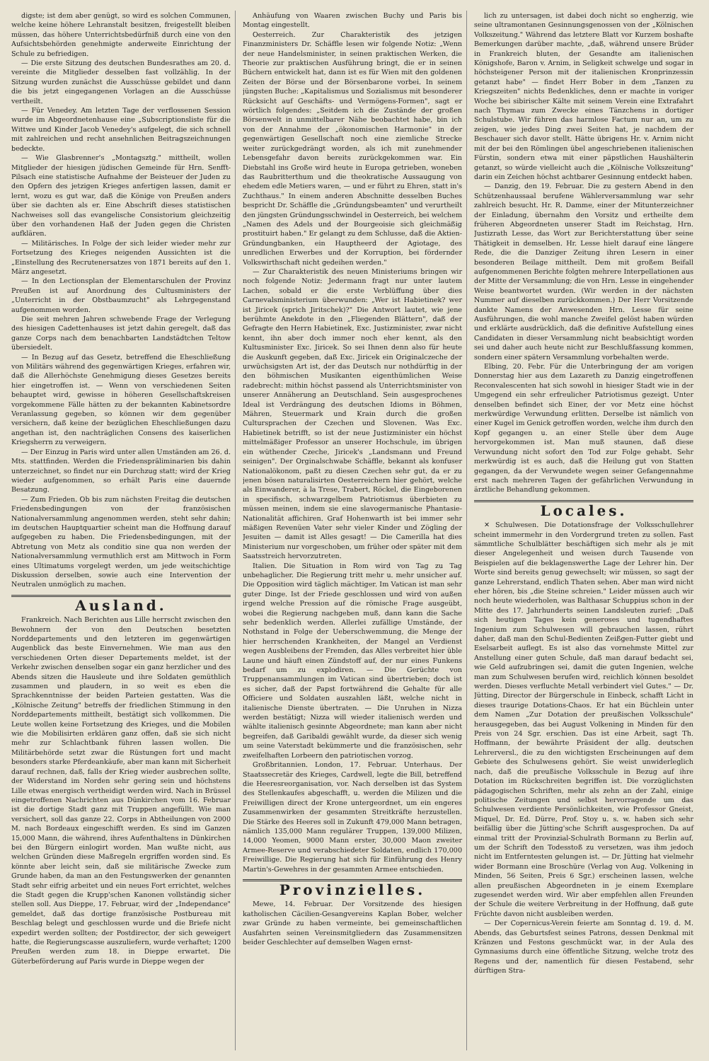digste; ist dem aber genügt, so wird es solchen Communen, welche keine höhere Lehranstalt besitzen, freigestellt bleiben müssen, das höhere Unterrichtsbedürfniß durch eine von den Aufsichtsbehörden genehmigte anderweite Einrichtung der Schule zu befriedigen.
— Die erste Sitzung des deutschen Bundesrathes am 20. d. vereinte die Mitglieder desselben fast vollzählig. In der Sitzung wurden zunächst die Ausschüsse gebildet und dann die bis jetzt eingegangenen Vorlagen an die Ausschüsse vertheilt.
— Für Venedey. Am letzten Tage der verflossenen Session wurde im Abgeordnetenhause eine „Subscriptionsliste für die Wittwe und Kinder Jacob Venedey's aufgelegt, die sich schnell mit zahlreichen und recht ansehnlichen Beitragszeichnungen bedeckte.
— Wie Glasbrenner's „Montagsztg." mittheilt, wollen Mitglieder der hiesigen jüdischen Gemeinde für Hrn. Senfft-Pilsach eine statistische Aufnahme der Beisteuer der Juden zu den Opfern des jetzigen Krieges anfertigen lassen, damit er lernt, wozu es gut war, daß die Könige von Preußen anders über sie dachten als er. Eine Abschrift dieses statistischen Nachweises soll das evangelische Consistorium gleichzeitig über den vorhandenen Haß der Juden gegen die Christen aufklären.
— Militärisches. In Folge der sich leider wieder mehr zur Fortsetzung des Krieges neigenden Aussichten ist die „Einstellung des Recrutenersatzes von 1871 bereits auf den 1. März angesetzt.
— In den Lectionsplan der Elementarschulen der Provinz Preußen ist auf Anordnung des Cultusministers der „Unterricht in der Obstbaumzucht" als Lehrgegenstand aufgenommen worden.
Die seit mehren Jahren schwebende Frage der Verlegung des hiesigen Cadettenhauses ist jetzt dahin geregelt, daß das ganze Corps nach dem benachbarten Landstädtchen Teltow übersiedelt.
— In Bezug auf das Gesetz, betreffend die Eheschließung von Militärs während des gegenwärtigen Krieges, erfahren wir, daß die Allerhöchste Genehmigung dieses Gesetzes bereits hier eingetroffen ist. — Wenn von verschiedenen Seiten behauptet wird, gewisse in höheren Gesellschaftskreisen vorgekommene Fälle hätten zu der bekannten Kabinetsordre Veranlassung gegeben, so können wir dem gegenüber versichern, daß keine der bezüglichen Eheschließungen dazu angethan ist, den nachträglichen Consens des kaiserlichen Kriegsherrn zu verweigern.
— Der Einzug in Paris wird unter allen Umständen am 26. d. Mts. stattfinden. Werden die Friedenspräliminarien bis dahin unterzeichnet, so findet nur ein Durchzug statt; wird der Krieg wieder aufgenommen, so erhält Paris eine dauernde Besatzung.
— Zum Frieden. Ob bis zum nächsten Freitag die deutschen Friedensbedingungen von der französischen Nationalversammlung angenommen werden, steht sehr dahin; im deutschen Hauptquartier scheint man die Hoffnung darauf aufgegeben zu haben. Die Friedensbedingungen, mit der Abtretung von Metz als conditio sine qua non werden der Nationalversammlung vermuthlich erst am Mittwoch in Form eines Ultimatums vorgelegt werden, um jede weitschichtige Diskussion derselben, sowie auch eine Intervention der Neutralen unmöglich zu machen.
Ausland.
Frankreich. Nach Berichten aus Lille herrscht zwischen den Bewohnern der von den Deutschen besetzten Norddepartements und den letzteren im gegenwärtigen Augenblick das beste Einvernehmen. Wie man aus den verschiedenen Orten dieser Departements meldet, ist der Verkehr zwischen denselben sogar ein ganz herzlicher und des Abends sitzen die Hausleute und ihre Soldaten gemüthlich zusammen und plaudern, in so weit es eben die Sprachkenntnisse der beiden Parteien gestatten. Was die „Kölnische Zeitung" betreffs der friedlichen Stimmung in den Norddepartements mittheilt, bestätigt sich vollkommen. Die Leute wollen keine Fortsetzung des Krieges, und die Mobilen wie die Mobilisirten erklären ganz offen, daß sie sich nicht mehr zur Schlachtbank führen lassen wollen. Die Militärbehörde setzt zwar die Rüstungen fort und macht besonders starke Pferdeankäufe, aber man kann mit Sicherheit darauf rechnen, daß, falls der Krieg wieder ausbrechen sollte, der Widerstand im Norden sehr gering sein und höchstens Lille etwas energisch vertheidigt werden wird. Nach in Brüssel eingetroffenen Nachrichten aus Dünkirchen vom 16. Februar ist die dortige Stadt ganz mit Truppen angefüllt. Wie man versichert, soll das ganze 22. Corps in Abtheilungen von 2000 M. nach Bordeaux eingeschifft werden. Es sind im Ganzen 15,000 Mann, die während, ihres Aufenthaltens in Dünkirchen bei den Bürgern einlogirt worden. Man wußte nicht, aus welchen Gründen diese Maßregeln ergriffen worden sind. Es könnte aber leicht sein, daß sie militärische Zwecke zum Grunde haben, da man an den Festungswerken der genannten Stadt sehr eifrig arbeitet und ein neues Fort errichtet, welches die Stadt gegen die Krupp'schen Kanonen vollständig sicher stellen soll. Aus Dieppe, 17. Februar, wird der „Independance" gemeldet, daß das dortige französische Postbureau mit Beschlag belegt und geschlossen wurde und die Briefe nicht expedirt werden sollten; der Postdirector, der sich geweigert hatte, die Regierungscasse auszuliefern, wurde verhaftet; 1200 Preußen werden zum 18. in Dieppe erwartet. Die Güterbeförderung auf Paris wurde in Dieppe wegen der
Anhäufung von Waaren zwischen Buchy und Paris bis Montag eingestellt.
Oesterreich. Zur Charakteristik des jetzigen Finanzministers Dr. Schäffle lesen wir folgende Notiz: „Wenn der neue Handelsminister, in seinen praktischen Werken, die Theorie zur praktischen Ausführung bringt, die er in seinen Büchern entwickelt hat, dann ist es für Wien mit den goldenen Zeiten der Börse und der Börsenbarone vorbei. In seinem jüngsten Buche: „Kapitalismus und Sozialismus mit besonderer Rücksicht auf Geschäfts- und Vermögens-Formen", sagt er wörtlich folgendes: „Seitdem ich die Zustände der großen Börsenwelt in unmittelbarer Nähe beobachtet habe, bin ich von der Annahme der „ökonomischen Harmonie" in der gegenwärtigen Gesellschaft noch eine ziemliche Strecke weiter zurückgedrängt worden, als ich mit zunehmender Lebensgefahr davon bereits zurückgekommen war. Ein Diebstahl ins Große wird heute in Europa getrieben, woneben das Raubritterthum und die theokratische Aussaugung von ehedem edle Metiers waren, — und er führt zu Ehren, statt in's Zuchthaus." In einem anderen Abschnitte desselben Buches bespricht Dr. Schäffle die „Gründungsbeamten" und verurtheilt den jüngsten Gründungsschwindel in Oesterreich, bei welchem „Namen des Adels und der Bourgeoisie sich gleichmäßig prostituirt haben." Er gelangt zu dem Schlusse, daß die Aktien-Gründungbanken, ein Hauptheerd der Agiotage, des unredlichen Erwerbes und der Korruption, bei fördernder Volkswirthschaft nicht gedeihen werden."
— Zur Charakteristik des neuen Ministeriums bringen wir noch folgende Notiz: Jedermann fragt nur unter lautem Lachen, sobald er die erste Verblüffung über dies Carnevalsministerium überwunden: „Wer ist Habietinek? wer ist Jiricek (sprich Jiritschek)?" Die Antwort lautet, wie jene berühmte Anekdote in den „Fliegenden Blättern", daß der Gefragte den Herrn Habietinek, Exc. Justizminister, zwar nicht kennt, ihn aber doch immer noch eher kennt, als den Kultusminister Exc. Jiricek. So sei Ihnen denn also für heute die Auskunft gegeben, daß Exc. Jiricek ein Originalczeche der urwüchsigsten Art ist, der das Deutsch nur nothdürftig in der den böhmischen Musikanten eigenthümlichen Weise radebrecht: mithin höchst passend als Unterrichtsminister von unserer Annäherung an Deutschland. Sein ausgesprochenes Ideal ist Verdrängung des deutschen Idioms in Böhmen, Mähren, Steuermark und Krain durch die großen Cultursprachen der Czechen und Slovenen. Was Exc. Habietinek betrifft, so ist der neue Justizminister ein höchst mittelmäßiger Professor an unserer Hochschule, im übrigen ein wüthender Czeche, Jiricek's „Landsmann und Freund seinigen". Der Orginalschwabe Schäffle, bekannt als konfuser Nationalökonom, paßt zu diesen Czechen sehr gut, da er zu jenen bösen naturalisirten Oesterreichern hier gehört, welche als Einwanderer, à la Trese, Trabert, Röckel, die Eingeborenen in specifisch, schwarzgelbem Patriotismus überbieten zu müssen meinen, indem sie eine slavogermanische Phantasie-Nationalität affichiren. Graf Hohenwarth ist bei immer sehr mäßigen Revenüen Vater sehr vieler Kinder und Zögling der Jesuiten — damit ist Alles gesagt! — Die Camerilla hat dies Ministerium nur vorgeschoben, um früher oder später mit dem Saatsstreich hervorzutreten.
Italien. Die Situation in Rom wird von Tag zu Tag unbehaglicher. Die Regierung tritt mehr u. mehr unsicher auf. Die Opposition wird täglich mächtiger. Im Vatican ist man sehr guter Dinge. Ist der Friede geschlossen und wird von außen irgend welche Pression auf die römische Frage ausgeübt, wobei die Regierung nachgeben muß, dann kann die Sache sehr bedenklich werden. Allerlei zufällige Umstände, der Nothstand in Folge der Ueberschwemmung, die Menge der hier herrschenden Krankheiten, der Mangel an Verdienst wegen Ausbleibens der Fremden, das Alles verbreitet hier üble Laune und häuft einen Zündstoff auf, der nur eines Funkens bedarf um zu explodiren. — Die Gerüchte von Truppenansammlungen im Vatican sind übertrieben; doch ist es sicher, daß der Papst fortwährend die Gehalte für alle Officiere und Soldaten auszahlen läßt, welche nicht in italienische Dienste übertraten. — Die Unruhen in Nizza werden bestätigt; Nizza will wieder italienisch werden und wählte italienisch gesinnte Abgeordnete; man kann aber nicht begreifen, daß Garibaldi gewählt wurde, da dieser sich wenig um seine Vaterstadt bekümmerte und die französischen, sehr zweifelhaften Lorbeern den patriotischen vorzog.
Großbritannien. London, 17. Februar. Unterhaus. Der Staatssecretär des Krieges, Cardwell, legte die Bill, betreffend die Heeresreorganisation, vor. Nach derselben ist das System des Stellenkaufes abgeschafft, u. werden die Milizen und die Freiwilligen direct der Krone untergeordnet, um ein engeres Zusammenwirken der gesammten Streitkräfte herzustellen. Die Stärke des Heeres soll in Zukunft 479,000 Mann betragen, nämlich 135,000 Mann regulärer Truppen, 139,000 Milizen, 14,000 Yeomen, 9000 Mann erster, 30,000 Maon zweiter Armee-Reserve und verabschiedeter Soldaten, endlich 170,000 Freiwillige. Die Regierung hat sich für Einführung des Henry Martin's-Gewehres in der gesammten Armee entschieden.
Provinzielles.
Mewe, 14. Februar. Der Vorsitzende des hiesigen katholischen Cäcilien-Gesangvereins Kaplan Bober, welcher zwar Gründe zu haben vermeinte, bei gemeinschaftlichen Ausfahrten seinen Vereinsmitgliedern das Zusammensitzen beider Geschlechter auf demselben Wagen ernst-
lich zu untersagen, ist dabei doch nicht so engherzig, wie seine ultramontanen Gesinnungsgenossen von der „Kölnischen Volkszeitung." Während das letztere Blatt vor Kurzem boshafte Bemerkungen darüber machte, „daß, während unsere Brüder in Frankreich bluten, der Gesandte am italienischen Königshofe, Baron v. Arnim, in Seligkeit schwelge und sogar in höchsteigener Person mit der italienischen Kronprinzessin getanzt habe" — findet Herr Bober in dem „Tanzen zu Kriegszeiten" nichts Bedenkliches, denn er machte in voriger Woche bei sibirischer Kälte mit seinem Verein eine Extrafahrt nach Thymau zum Zwecke eines Tänzchens in dortiger Schulstube. Wir führen das harmlose Factum nur an, um zu zeigen, wie jedes Ding zwei Seiten hat, je nachdem der Beschauer sich davor stellt. Hätte übrigens Hr. v. Arnim nicht mit der bei den Römlingen übel angeschriebenen italienischen Fürstin, sondern etwa mit einer päpstlichen Haushälterin getanzt, so würde vielleicht auch die „Kölnische Volkszeitung" darin ein Zeichen höchst achtbarer Gesinnung entdeckt haben.
— Danzig, den 19. Februar. Die zu gestern Abend in den Schützenhaussaal berufene Wählerversammlung war sehr zahlreich besucht. Hr. R. Damme, einer der Mitunterzeichner der Einladung, übernahm den Vorsitz und ertheilte dem früheren Abgeordneten unserer Stadt im Reichstag, Hrn. Justizrath Lesse, das Wort zur Berichterstattung über seine Thätigkeit in demselben. Hr. Lesse hielt darauf eine längere Rede, die die Danziger Zeitung ihren Lesern in einer besonderen Beilage mittheilt. Dem mit großem Beifall aufgenommenen Berichte folgten mehrere Interpellationen aus der Mitte der Versammlung; die von Hrn. Lesse in eingehender Weise beantwortet wurden. (Wir werden in der nächsten Nummer auf dieselben zurückkommen.) Der Herr Vorsitzende dankte Namens der Anwesenden Hrn. Lesse für seine Ausführungen, die wohl manche Zweifel gelöst haben würden und erklärte ausdrücklich, daß die definitive Aufstellung eines Candidaten in dieser Versammlung nicht beabsichtigt worden sei und daher auch heute nicht zur Beschlußfassung kommen, sondern einer spätern Versammlung vorbehalten werde.
Elbing, 20. Febr. Für die Unterbringung der am vorigen Donnerstag hier aus dem Lazareth zu Danzig eingetroffenen Reconvalescenten hat sich sowohl in hiesiger Stadt wie in der Umgegend ein sehr erfreulicher Patriotismus gezeigt. Unter denselben befindet sich Einer, der vor Metz eine höchst merkwürdige Verwundung erlitten. Derselbe ist nämlich von einer Kugel im Genick getroffen worden, welche ihm durch den Kopf gegangen u. an einer Stelle über dem Auge hervorgekommen ist. Man muß staunen, daß diese Verwundung nicht sofort den Tod zur Folge gehabt. Sehr merkwürdig ist es auch, daß die Heilung gut von Statten gegangen, da der Verwundete wegen seiner Gefangennahme erst nach mehreren Tagen der gefährlichen Verwundung in ärztliche Behandlung gekommen.
Locales.
✕ Schulwesen. Die Dotationsfrage der Volksschullehrer scheint immermehr in den Vordergrund treten zu sollen. Fast sämmtliche Schulblätter beschäftigen sich mehr als je mit dieser Angelegenheit und weisen durch Tausende von Beispielen auf die beklagenswerthe Lage der Lehrer hin. Der Worte sind bereits genug gewechselt; wir müssen, so sagt der ganze Lehrerstand, endlich Thaten sehen. Aber man wird nicht eher hören, bis „die Steine schreien." Leider müssen auch wir noch heute wiederholen, was Balthasar Schuppius schon in der Mitte des 17. Jahrhunderts seinen Landsleuten zurief: „Daß sich heutigen Tages kein generoses und tugendhaftes Ingenium zum Schulwesen will gebrauchen lassen, rührt daher, daß man den Schul-Bedienten Zeißgen-Futter giebt und Eselsarbeit auflegt. Es ist also das vornehmste Mittel zur Anstellung einer guten Schule, daß man darauf bedacht sei, wie Geld aufzubringen sei, damit die guten Ingenien, welche man zum Schulwesen berufen wird, reichlich können besoldet werden. Dieses verfluchte Metall verbindert viel Gutes." — Dr. Jütting, Director der Bürgerschule in Einbeck, schafft Licht in dieses traurige Dotations-Chaos. Er hat ein Büchlein unter dem Namen „Zur Dotation der preußischen Volksschule" herausgegeben, das bei August Volkening in Minden für den Preis von 24 Sgr. erschien. Das ist eine Arbeit, sagt Th. Hoffmann, der bewährte Präsident der allg. deutschen Lehrerversl., die zu den wichtigsten Erscheinungen auf dem Gebiete des Schulwesens gehört. Sie weist unwiderleglich nach, daß die preußische Volksschule in Bezug auf ihre Dotation im Rückschreiten begriffen ist. Die vorzüglichsten pädagogischen Schriften, mehr als zehn an der Zahl, einige politische Zeitungen und selbst hervorragende um das Schulwesen verdiente Persönlichkeiten, wie Professor Gneist, Miquel, Dr. Ed. Dürre, Prof. Stoy u. s. w. haben sich sehr beifällig über die Jütting'sche Schrift ausgesprochen. Da auf einmal tritt der Provinzial-Schulrath Bormann zu Berlin auf, um der Schrift den Todesstoß zu versetzen, was ihm jedoch nicht im Entferntesten gelungen ist. — Dr. Jütting hat vielmehr wider Bormann eine Broschüre (Verlag von Aug. Volkening in Minden, 56 Seiten, Preis 6 Sgr.) erscheinen lassen, welche allen preußischen Abgeordneten in je einem Exemplare zugesendet werden wird. Wir aber empfehlen allen Freunden der Schule die weitere Verbreitung in der Hoffnung, daß gute Früchte davon nicht ausbleiben werden.
— Der Copernicus-Verein feierte am Sonntag d. 19. d. M. Abends, das Geburtsfest seines Patrons, dessen Denkmal mit Kränzen und Festons geschmückt war, in der Aula des Gymnasiums durch eine öffentliche Sitzung, welche trotz des Regens und der, namentlich für diesen Festabend, sehr dürftigen Stra-